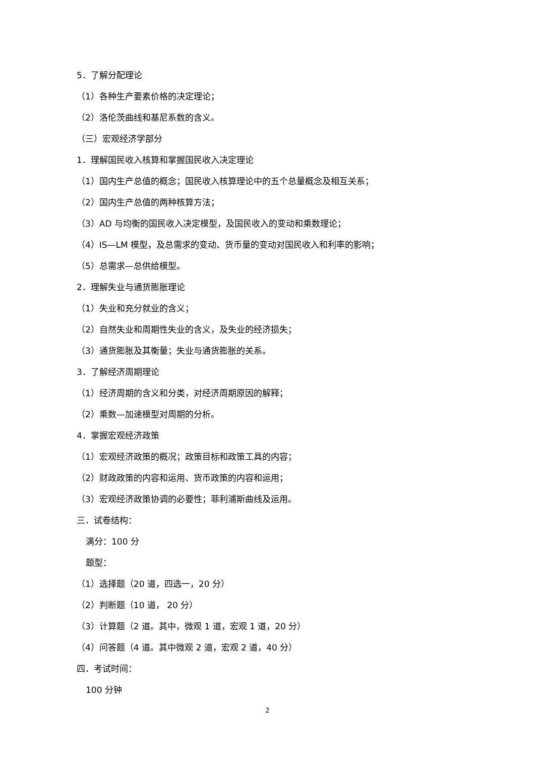5．了解分配理论
（1）各种生产要素价格的决定理论；
（2）洛伦茨曲线和基尼系数的含义。
（三）宏观经济学部分
1．理解国民收入核算和掌握国民收入决定理论
（1）国内生产总值的概念；国民收入核算理论中的五个总量概念及相互关系；
（2）国内生产总值的两种核算方法；
（3）AD 与均衡的国民收入决定模型，及国民收入的变动和乘数理论；
（4）IS—LM 模型，及总需求的变动、货币量的变动对国民收入和利率的影响；
（5）总需求—总供给模型。
2．理解失业与通货膨胀理论
（1）失业和充分就业的含义；
（2）自然失业和周期性失业的含义，及失业的经济损失；
（3）通货膨胀及其衡量；失业与通货膨胀的关系。
3．了解经济周期理论
（1）经济周期的含义和分类，对经济周期原因的解释；
（2）乘数—加速模型对周期的分析。
4．掌握宏观经济政策
（1）宏观经济政策的概况；政策目标和政策工具的内容；
（2）财政政策的内容和运用、货币政策的内容和运用；
（3）宏观经济政策协调的必要性；菲利浦斯曲线及运用。
三．试卷结构：
满分：100 分
题型：
（1）选择题（20 道，四选一，20 分）
（2）判断题（10 道， 20 分）
（3）计算题（2 道。其中，微观 1 道，宏观 1 道，20 分）
（4）问答题（4 道。其中微观 2 道，宏观 2 道，40 分）
四．考试时间：
100 分钟
2